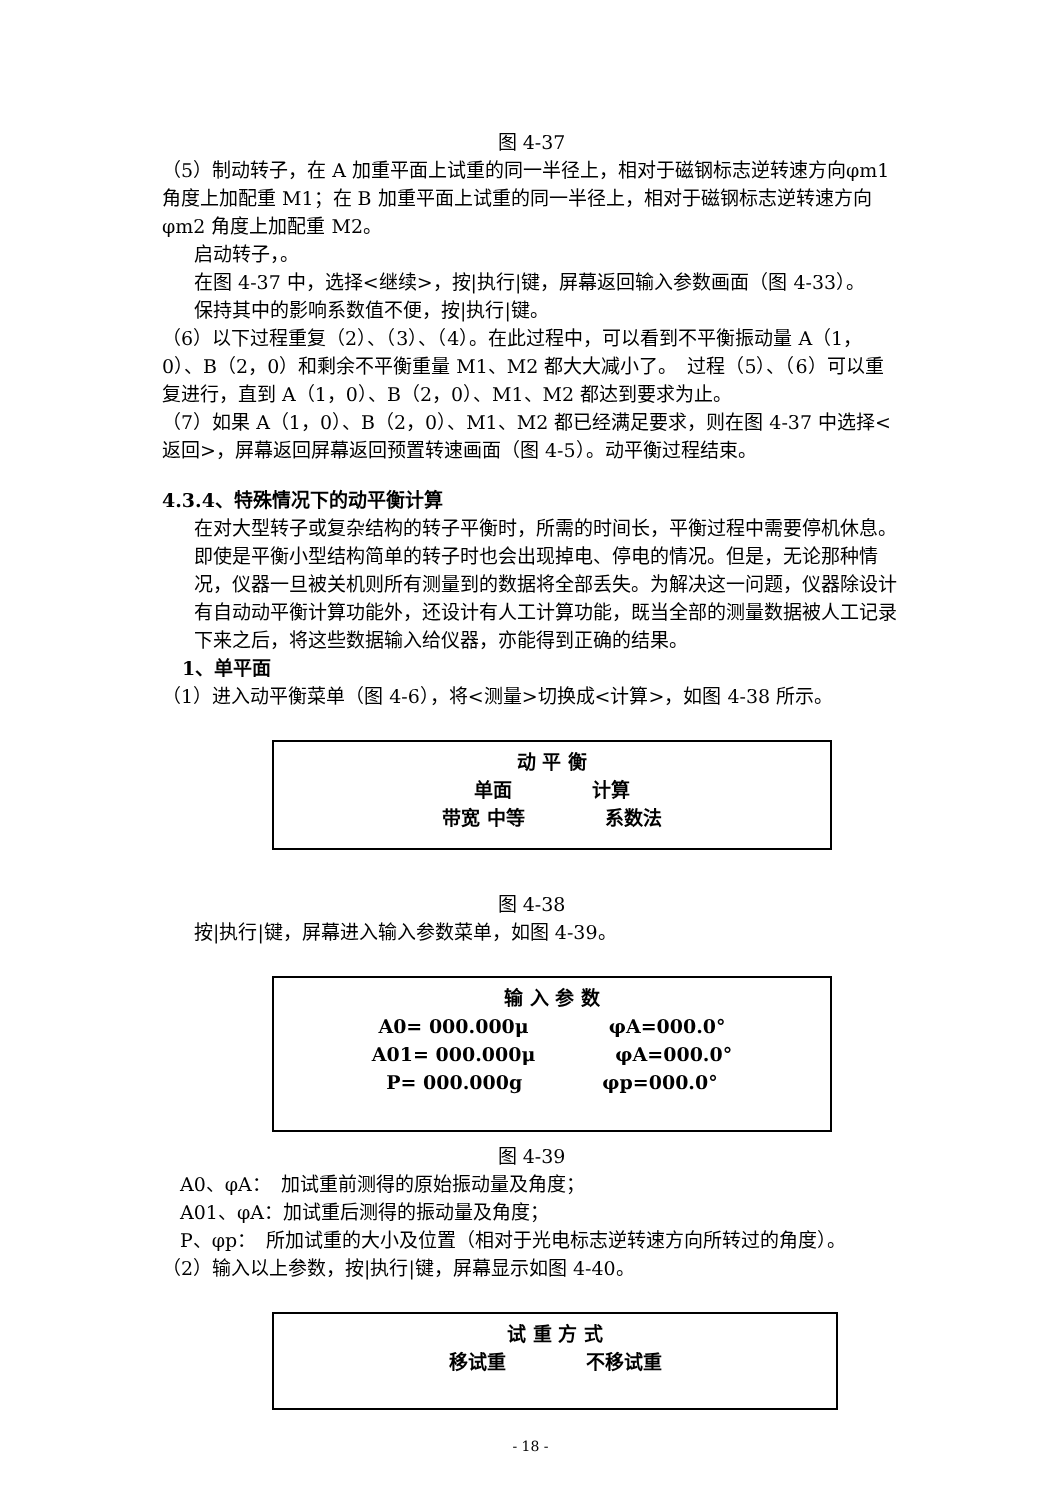图 4-37
（5）制动转子，在 A 加重平面上试重的同一半径上，相对于磁钢标志逆转速方向φm1 角度上加配重 M1；在 B 加重平面上试重的同一半径上，相对于磁钢标志逆转速方向φm2 角度上加配重 M2。
启动转子，。
在图 4-37 中，选择<继续>，按|执行|键，屏幕返回输入参数画面（图 4-33）。
保持其中的影响系数值不便，按|执行|键。
（6）以下过程重复（2）、（3）、（4）。在此过程中，可以看到不平衡振动量 A（1，0）、B（2，0）和剩余不平衡重量 M1、M2 都大大减小了。　过程（5）、（6）可以重复进行，直到 A（1，0）、B（2，0）、M1、M2 都达到要求为止。
（7）如果 A（1，0）、B（2，0）、M1、M2 都已经满足要求，则在图 4-37 中选择<返回>，屏幕返回屏幕返回预置转速画面（图 4-5）。动平衡过程结束。
4.3.4、特殊情况下的动平衡计算
在对大型转子或复杂结构的转子平衡时，所需的时间长，平衡过程中需要停机休息。即使是平衡小型结构简单的转子时也会出现掉电、停电的情况。但是，无论那种情况，仪器一旦被关机则所有测量到的数据将全部丢失。为解决这一问题，仪器除设计有自动动平衡计算功能外，还设计有人工计算功能，既当全部的测量数据被人工记录下来之后，将这些数据输入给仪器，亦能得到正确的结果。
1、单平面
（1）进入动平衡菜单（图 4-6），将<测量>切换成<计算>，如图 4-38 所示。
动 平 衡
单面 计算
带宽 中等 系数法
图 4-38
按|执行|键，屏幕进入输入参数菜单，如图 4-39。
输 入 参 数
A0= 000.000μ φA=000.0°
A01= 000.000μ φA=000.0°
P= 000.000g φp=000.0°
图 4-39
A0、φA：　加试重前测得的原始振动量及角度；
A01、φA：加试重后测得的振动量及角度；
P、φp：　所加试重的大小及位置（相对于光电标志逆转速方向所转过的角度）。
（2）输入以上参数，按|执行|键，屏幕显示如图 4-40。
试 重 方 式
移试重 不移试重
- 18 -